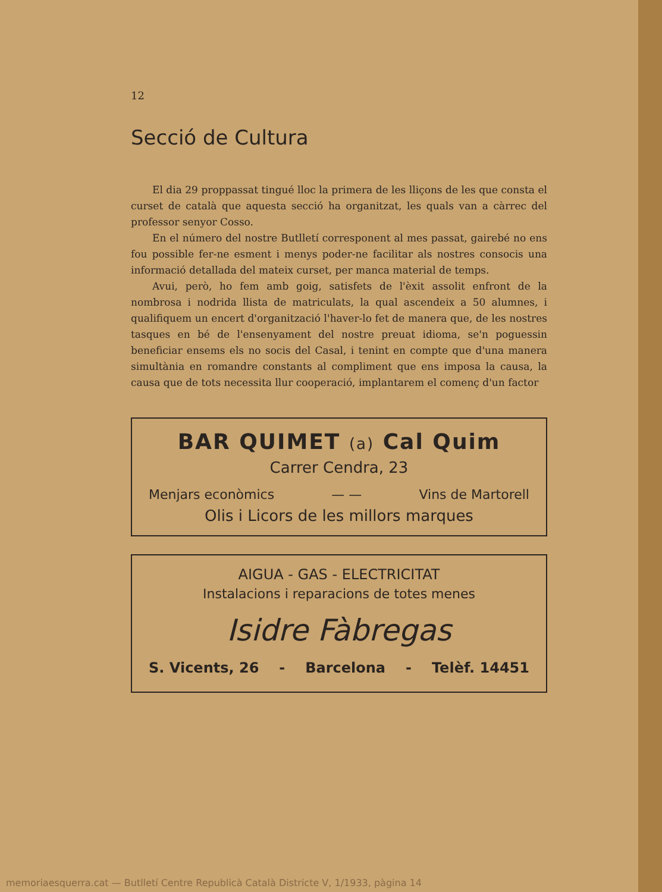12
Secció de Cultura
El dia 29 proppassat tingué lloc la primera de les lliçons de les que consta el curset de català que aquesta secció ha organitzat, les quals van a càrrec del professor senyor Cosso.
En el número del nostre Butlletí corresponent al mes passat, gairebé no ens fou possible fer-ne esment i menys poder-ne facilitar als nostres consocis una informació detallada del mateix curset, per manca material de temps.
Avui, però, ho fem amb goig, satisfets de l'èxit assolit enfront de la nombrosa i nodrida llista de matriculats, la qual ascendeix a 50 alumnes, i qualifiquem un encert d'organització l'haver-lo fet de manera que, de les nostres tasques en bé de l'ensenyament del nostre preuat idioma, se'n poguessin beneficiar ensems els no socis del Casal, i tenint en compte que d'una manera simultània en romandre constants al compliment que ens imposa la causa, la causa que de tots necessita llur cooperació, implantarem el començ d'un factor
BAR QUIMET (a) Cal Quim
Carrer Cendra, 23
Menjars econòmics — — Vins de Martorell
Olis i Licors de les millors marques
AIGUA - GAS - ELECTRICITAT
Instalacions i reparacions de totes menes
Isidre Fàbregas
S. Vicents, 26 - Barcelona - Telèf. 14451
memoriaesquerra.cat — Butlletí Centre Republicà Català Districte V, 1/1933, pàgina 14